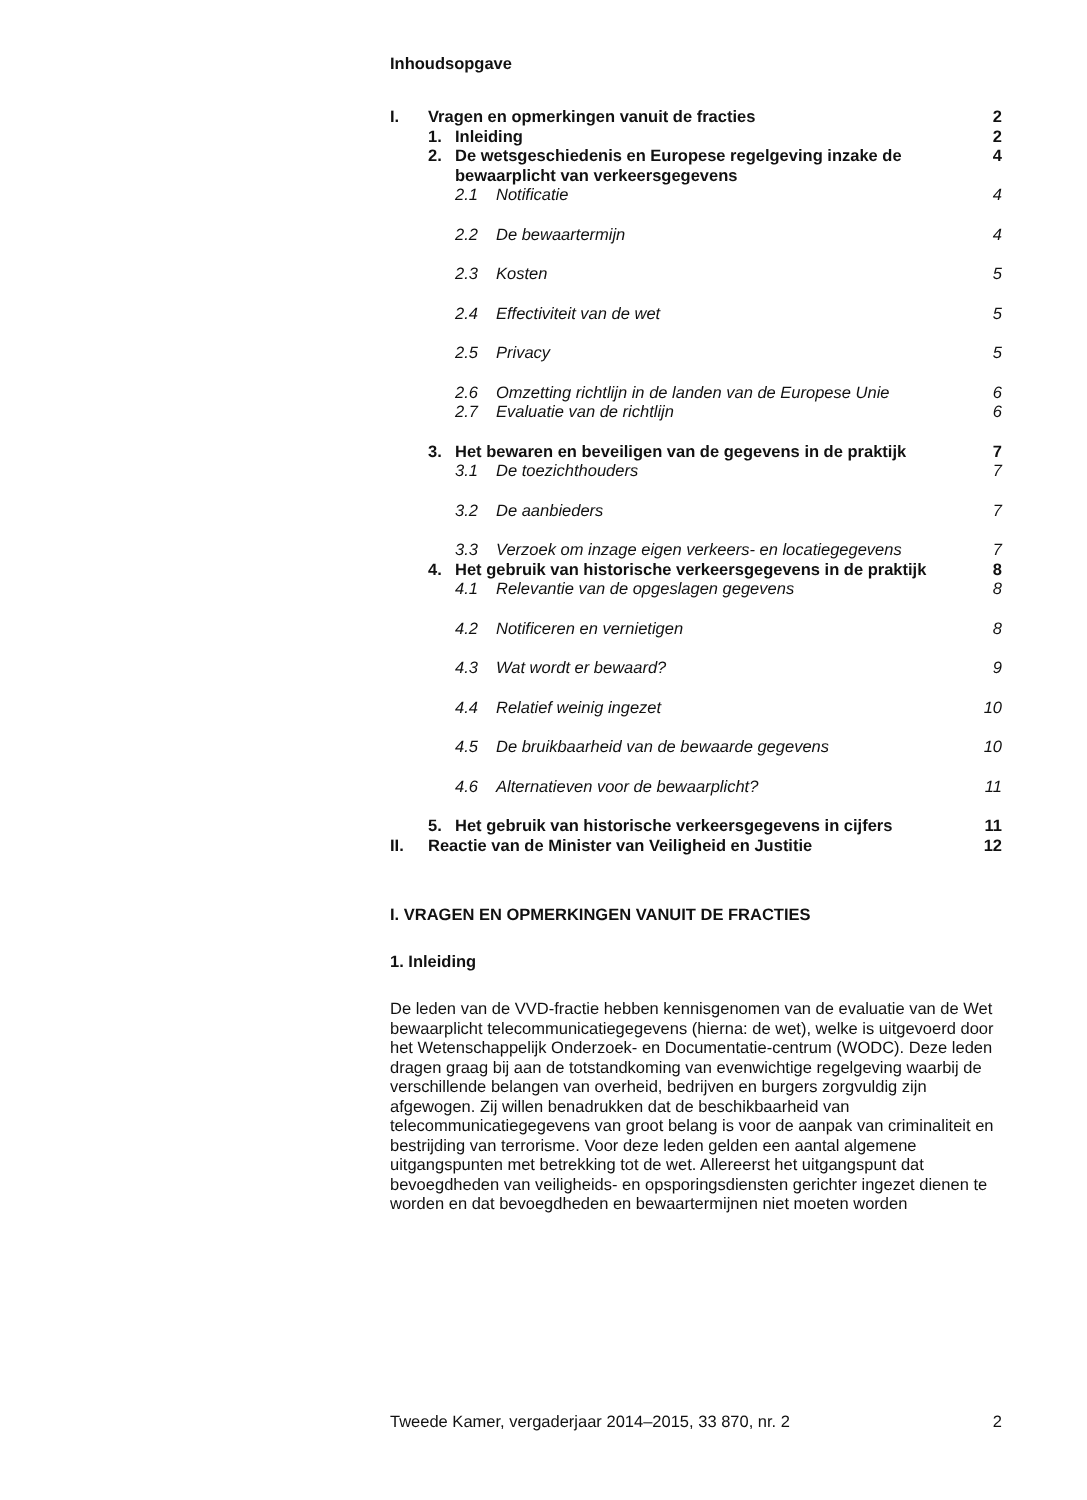Inhoudsopgave
| I. | Vragen en opmerkingen vanuit de fracties | | | 2 |
| | 1. | Inleiding | | 2 |
| | 2. | De wetsgeschiedenis en Europese regelgeving inzake de bewaarplicht van verkeersgegevens | | 4 |
| | | 2.1 | Notificatie | 4 |
| | | 2.2 | De bewaartermijn | 4 |
| | | 2.3 | Kosten | 5 |
| | | 2.4 | Effectiviteit van de wet | 5 |
| | | 2.5 | Privacy | 5 |
| | | 2.6 | Omzetting richtlijn in de landen van de Europese Unie | 6 |
| | | 2.7 | Evaluatie van de richtlijn | 6 |
| | 3. | Het bewaren en beveiligen van de gegevens in de praktijk | | 7 |
| | | 3.1 | De toezichthouders | 7 |
| | | 3.2 | De aanbieders | 7 |
| | | 3.3 | Verzoek om inzage eigen verkeers- en locatiegegevens | 7 |
| | 4. | Het gebruik van historische verkeersgegevens in de praktijk | | 8 |
| | | 4.1 | Relevantie van de opgeslagen gegevens | 8 |
| | | 4.2 | Notificeren en vernietigen | 8 |
| | | 4.3 | Wat wordt er bewaard? | 9 |
| | | 4.4 | Relatief weinig ingezet | 10 |
| | | 4.5 | De bruikbaarheid van de bewaarde gegevens | 10 |
| | | 4.6 | Alternatieven voor de bewaarplicht? | 11 |
| | 5. | Het gebruik van historische verkeersgegevens in cijfers | | 11 |
| II. | Reactie van de Minister van Veiligheid en Justitie | | | 12 |
I. VRAGEN EN OPMERKINGEN VANUIT DE FRACTIES
1. Inleiding
De leden van de VVD-fractie hebben kennisgenomen van de evaluatie van de Wet bewaarplicht telecommunicatiegegevens (hierna: de wet), welke is uitgevoerd door het Wetenschappelijk Onderzoek- en Documentatie-centrum (WODC). Deze leden dragen graag bij aan de totstandkoming van evenwichtige regelgeving waarbij de verschillende belangen van overheid, bedrijven en burgers zorgvuldig zijn afgewogen. Zij willen benadrukken dat de beschikbaarheid van telecommunicatiegegevens van groot belang is voor de aanpak van criminaliteit en bestrijding van terrorisme. Voor deze leden gelden een aantal algemene uitgangspunten met betrekking tot de wet. Allereerst het uitgangspunt dat bevoegdheden van veiligheids- en opsporingsdiensten gerichter ingezet dienen te worden en dat bevoegdheden en bewaartermijnen niet moeten worden
Tweede Kamer, vergaderjaar 2014–2015, 33 870, nr. 2 2